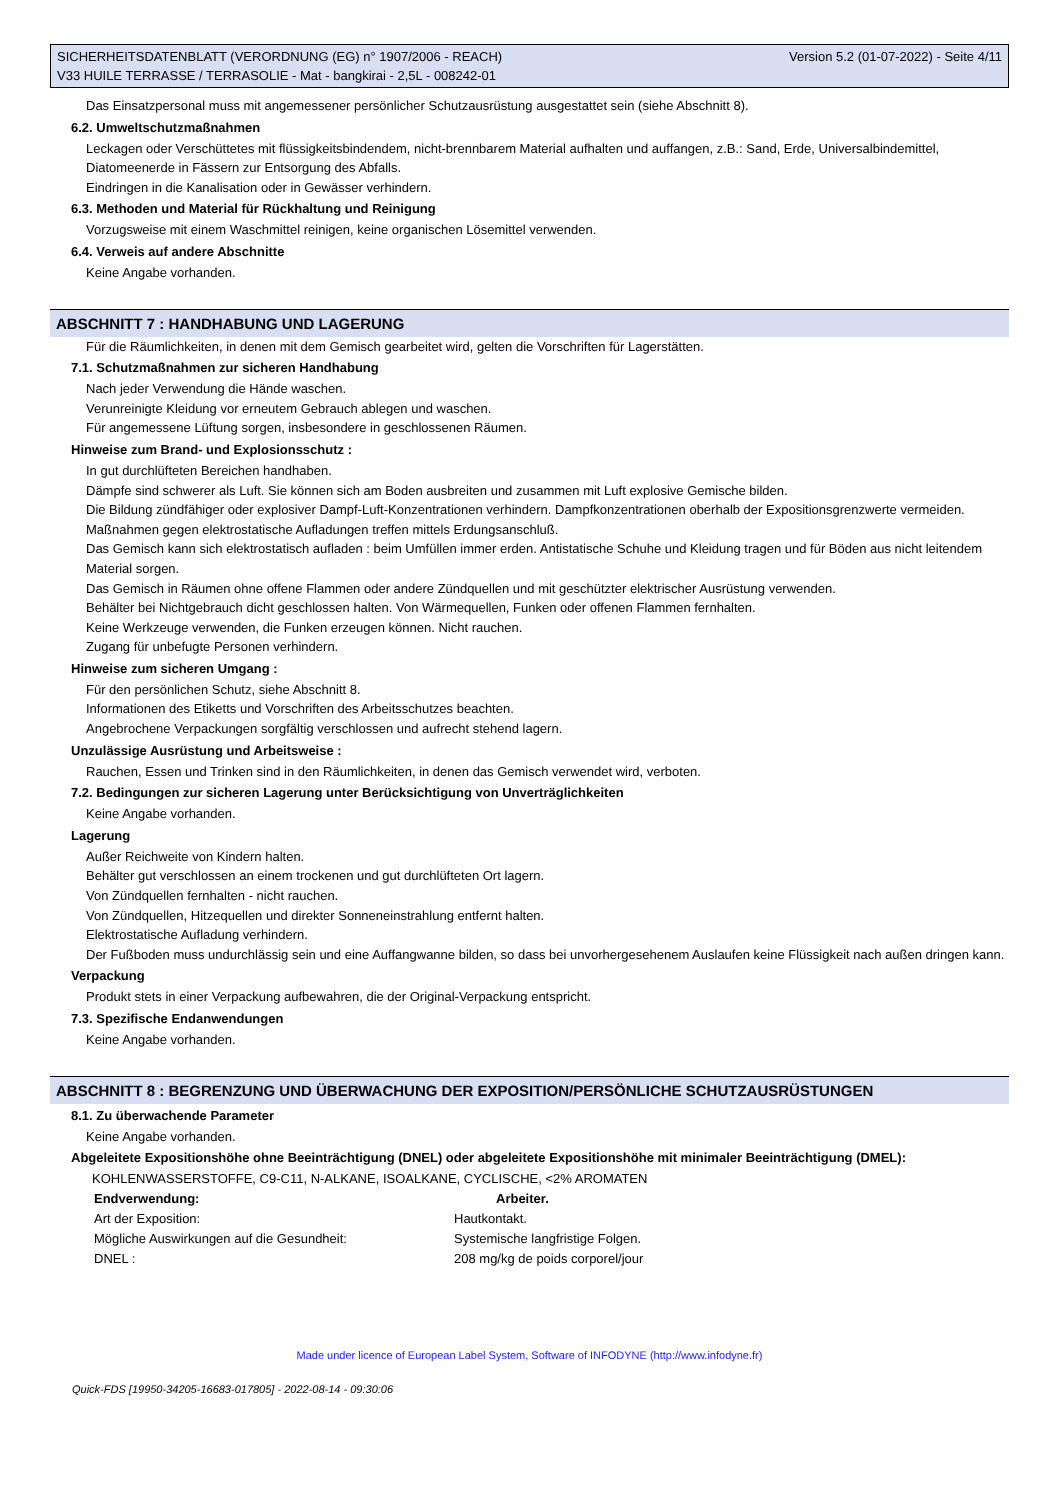Version 5.2 (01-07-2022) - Seite 4/11 SICHERHEITSDATENBLATT (VERORDNUNG (EG) n° 1907/2006 - REACH)
V33 HUILE TERRASSE / TERRASOLIE - Mat - bangkirai - 2,5L - 008242-01
Das Einsatzpersonal muss mit angemessener persönlicher Schutzausrüstung ausgestattet sein (siehe Abschnitt 8).
6.2. Umweltschutzmaßnahmen
Leckagen oder Verschüttetes mit flüssigkeitsbindendem, nicht-brennbarem Material aufhalten und auffangen, z.B.: Sand, Erde, Universalbindemittel, Diatomeenerde in Fässern zur Entsorgung des Abfalls.
Eindringen in die Kanalisation oder in Gewässer verhindern.
6.3. Methoden und Material für Rückhaltung und Reinigung
Vorzugsweise mit einem Waschmittel reinigen, keine organischen Lösemittel verwenden.
6.4. Verweis auf andere Abschnitte
Keine Angabe vorhanden.
ABSCHNITT 7 : HANDHABUNG UND LAGERUNG
Für die Räumlichkeiten, in denen mit dem Gemisch gearbeitet wird, gelten die Vorschriften für Lagerstätten.
7.1. Schutzmaßnahmen zur sicheren Handhabung
Nach jeder Verwendung die Hände waschen.
Verunreinigte Kleidung vor erneutem Gebrauch ablegen und waschen.
Für angemessene Lüftung sorgen, insbesondere in geschlossenen Räumen.
Hinweise zum Brand- und Explosionsschutz :
In gut durchlüfteten Bereichen handhaben.
Dämpfe sind schwerer als Luft. Sie können sich am Boden ausbreiten und zusammen mit Luft explosive Gemische bilden.
Die Bildung zündfähiger oder explosiver Dampf-Luft-Konzentrationen verhindern. Dampfkonzentrationen oberhalb der Expositionsgrenzwerte vermeiden.
Maßnahmen gegen elektrostatische Aufladungen treffen mittels Erdungsanschluß.
Das Gemisch kann sich elektrostatisch aufladen : beim Umfüllen immer erden. Antistatische Schuhe und Kleidung tragen und für Böden aus nicht leitendem Material sorgen.
Das Gemisch in Räumen ohne offene Flammen oder andere Zündquellen und mit geschützter elektrischer Ausrüstung verwenden.
Behälter bei Nichtgebrauch dicht geschlossen halten. Von Wärmequellen, Funken oder offenen Flammen fernhalten.
Keine Werkzeuge verwenden, die Funken erzeugen können. Nicht rauchen.
Zugang für unbefugte Personen verhindern.
Hinweise zum sicheren Umgang :
Für den persönlichen Schutz, siehe Abschnitt 8.
Informationen des Etiketts und Vorschriften des Arbeitsschutzes beachten.
Angebrochene Verpackungen sorgfältig verschlossen und aufrecht stehend lagern.
Unzulässige Ausrüstung und Arbeitsweise :
Rauchen, Essen und Trinken sind in den Räumlichkeiten, in denen das Gemisch verwendet wird, verboten.
7.2. Bedingungen zur sicheren Lagerung unter Berücksichtigung von Unverträglichkeiten
Keine Angabe vorhanden.
Lagerung
Außer Reichweite von Kindern halten.
Behälter gut verschlossen an einem trockenen und gut durchlüfteten Ort lagern.
Von Zündquellen fernhalten - nicht rauchen.
Von Zündquellen, Hitzequellen und direkter Sonneneinstrahlung entfernt halten.
Elektrostatische Aufladung verhindern.
Der Fußboden muss undurchlässig sein und eine Auffangwanne bilden, so dass bei unvorhergesehenem Auslaufen keine Flüssigkeit nach außen dringen kann.
Verpackung
Produkt stets in einer Verpackung aufbewahren, die der Original-Verpackung entspricht.
7.3. Spezifische Endanwendungen
Keine Angabe vorhanden.
ABSCHNITT 8 : BEGRENZUNG UND ÜBERWACHUNG DER EXPOSITION/PERSÖNLICHE SCHUTZAUSRÜSTUNGEN
8.1. Zu überwachende Parameter
Keine Angabe vorhanden.
Abgeleitete Expositionshöhe ohne Beeinträchtigung (DNEL) oder abgeleitete Expositionshöhe mit minimaler Beeinträchtigung (DMEL):
KOHLENWASSERSTOFFE, C9-C11, N-ALKANE, ISOALKANE, CYCLISCHE, <2% AROMATEN
| Endverwendung: | Arbeiter. |
| --- | --- |
| Art der Exposition: | Hautkontakt. |
| Mögliche Auswirkungen auf die Gesundheit: | Systemische langfristige Folgen. |
| DNEL : | 208 mg/kg de poids corporel/jour |
Made under licence of European Label System, Software of INFODYNE (http://www.infodyne.fr)
Quick-FDS [19950-34205-16683-017805] - 2022-08-14 - 09:30:06